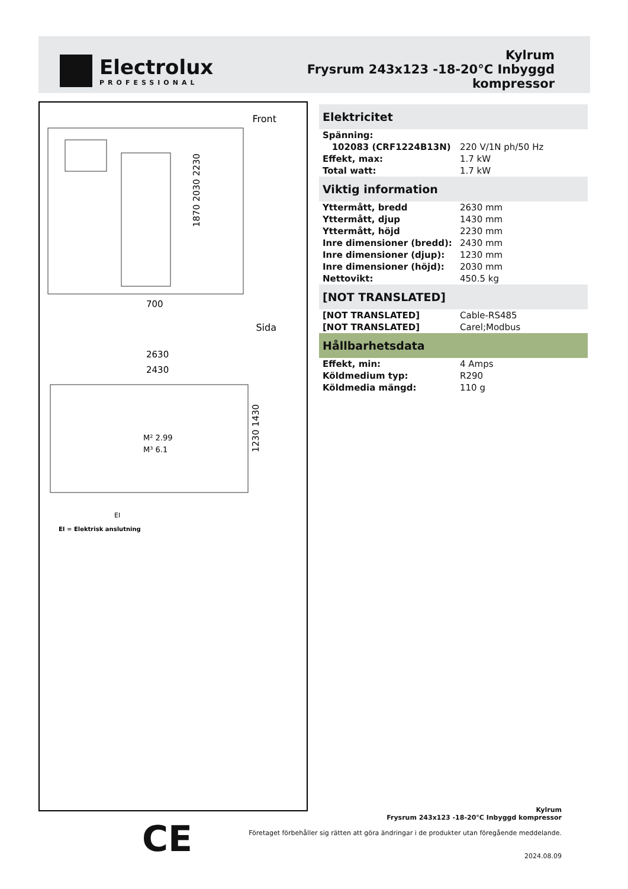Electrolux
PROFESSIONAL
Kylrum
Frysrum 243x123 -18-20°C Inbyggd
kompressor
Front
1870 2030 2230
700
Sida
2630
2430
M² 2.99
M³ 6.1
1230 1430
EI
EI = Elektrisk anslutning
Elektricitet
| Spänning: | |
| 102083 (CRF1224B13N) | 220 V/1N ph/50 Hz |
| Effekt, max: | 1.7 kW |
| Total watt: | 1.7 kW |
Viktig information
| Yttermått, bredd | 2630 mm |
| Yttermått, djup | 1430 mm |
| Yttermått, höjd | 2230 mm |
| Inre dimensioner (bredd): | 2430 mm |
| Inre dimensioner (djup): | 1230 mm |
| Inre dimensioner (höjd): | 2030 mm |
| Nettovikt: | 450.5 kg |
[NOT TRANSLATED]
| [NOT TRANSLATED] | Cable-RS485 |
| [NOT TRANSLATED] | Carel;Modbus |
Hållbarhetsdata
| Effekt, min: | 4 Amps |
| Köldmedium typ: | R290 |
| Köldmedia mängd: | 110 g |
Kylrum
Frysrum 243x123 -18-20°C Inbyggd kompressor
Företaget förbehåller sig rätten att göra ändringar i de produkter utan föregående meddelande.
2024.08.09
CE